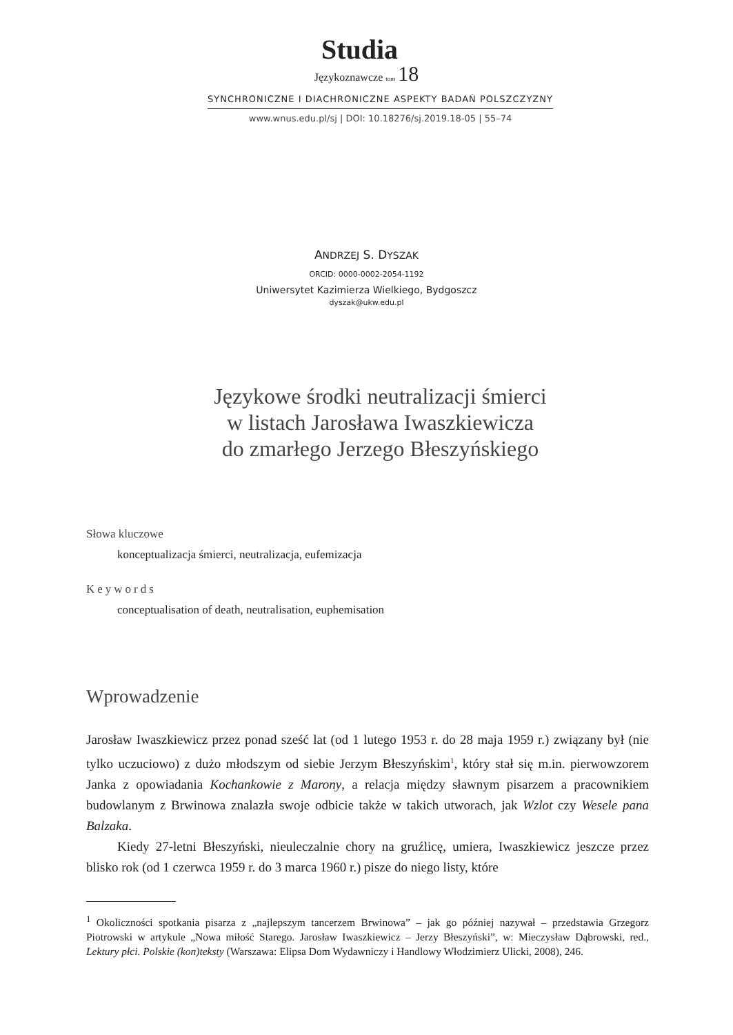Studia
Językoznawcze tom 18
SYNCHRONICZNE I DIACHRONICZNE ASPEKTY BADAŃ POLSZCZYZNY
www.wnus.edu.pl/sj | DOI: 10.18276/sj.2019.18-05 | 55–74
ANDRZEJ S. DYSZAK
ORCID: 0000-0002-2054-1192
Uniwersytet Kazimierza Wielkiego, Bydgoszcz
dyszak@ukw.edu.pl
Językowe środki neutralizacji śmierci
w listach Jarosława Iwaszkiewicza
do zmarłego Jerzego Błeszyńskiego
Słowa kluczowe
konceptualizacja śmierci, neutralizacja, eufemizacja
Keywords
conceptualisation of death, neutralisation, euphemisation
Wprowadzenie
Jarosław Iwaszkiewicz przez ponad sześć lat (od 1 lutego 1953 r. do 28 maja 1959 r.) związany był (nie tylko uczuciowo) z dużo młodszym od siebie Jerzym Błeszyńskim<sup>1</sup>, który stał się m.in. pierwowzorem Janka z opowiadania Kochankowie z Marony, a relacja między sławnym pisarzem a pracownikiem budowlanym z Brwinowa znalazła swoje odbicie także w takich utworach, jak Wzlot czy Wesele pana Balzaka.
Kiedy 27-letni Błeszyński, nieuleczalnie chory na gruźlicę, umiera, Iwaszkiewicz jeszcze przez blisko rok (od 1 czerwca 1959 r. do 3 marca 1960 r.) pisze do niego listy, które
<sup>1</sup> Okoliczności spotkania pisarza z „najlepszym tancerzem Brwinowa” – jak go później nazywał – przedstawia Grzegorz Piotrowski w artykule „Nowa miłość Starego. Jarosław Iwaszkiewicz – Jerzy Błeszyński”, w: Mieczysław Dąbrowski, red., Lektury płci. Polskie (kon)teksty (Warszawa: Elipsa Dom Wydawniczy i Handlowy Włodzimierz Ulicki, 2008), 246.